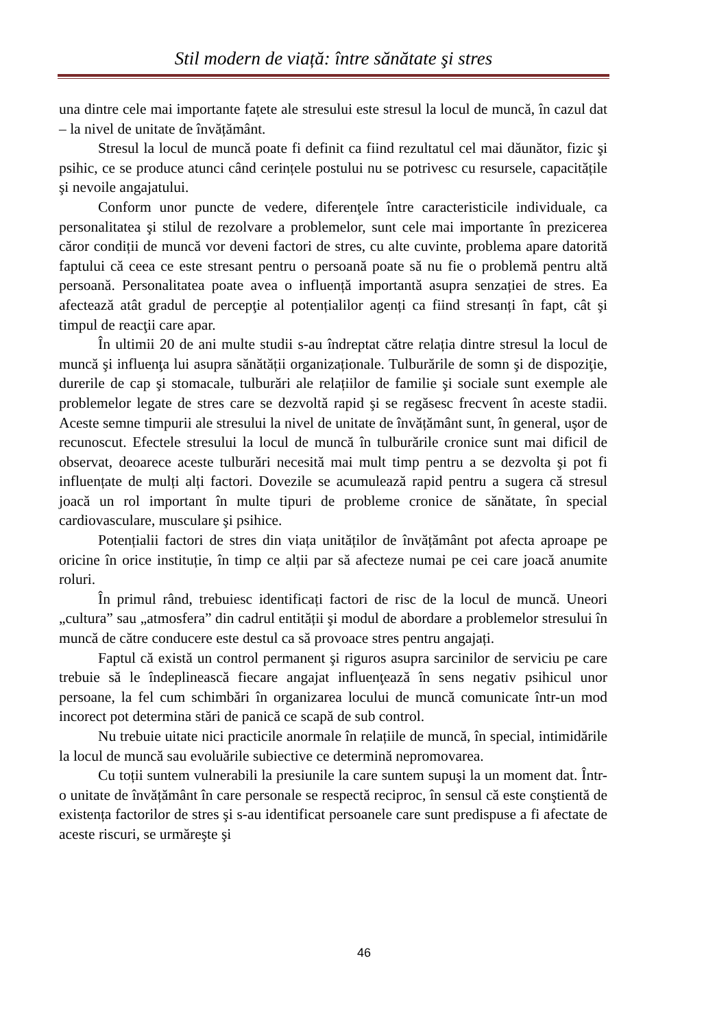Stil modern de viață: între sănătate şi stres
una dintre cele mai importante fațete ale stresului este stresul la locul de muncă, în cazul dat – la nivel de unitate de învățământ.
Stresul la locul de muncă poate fi definit ca fiind rezultatul cel mai dăunător, fizic şi psihic, ce se produce atunci când cerințele postului nu se potrivesc cu resursele, capacitățile şi nevoile angajatului.
Conform unor puncte de vedere, diferenţele între caracteristicile individuale, ca personalitatea şi stilul de rezolvare a problemelor, sunt cele mai importante în prezicerea căror condiții de muncă vor deveni factori de stres, cu alte cuvinte, problema apare datorită faptului că ceea ce este stresant pentru o persoană poate să nu fie o problemă pentru altă persoană. Personalitatea poate avea o influență importantă asupra senzației de stres. Ea afectează atât gradul de percepţie al potențialilor agenți ca fiind stresanți în fapt, cât şi timpul de reacţii care apar.
În ultimii 20 de ani multe studii s-au îndreptat către relația dintre stresul la locul de muncă şi influenţa lui asupra sănătății organizaționale. Tulburările de somn şi de dispoziţie, durerile de cap şi stomacale, tulburări ale relațiilor de familie şi sociale sunt exemple ale problemelor legate de stres care se dezvoltă rapid şi se regăsesc frecvent în aceste stadii. Aceste semne timpurii ale stresului la nivel de unitate de învățământ sunt, în general, uşor de recunoscut. Efectele stresului la locul de muncă în tulburările cronice sunt mai dificil de observat, deoarece aceste tulburări necesită mai mult timp pentru a se dezvolta şi pot fi influențate de mulți alți factori. Dovezile se acumulează rapid pentru a sugera că stresul joacă un rol important în multe tipuri de probleme cronice de sănătate, în special cardiovasculare, musculare şi psihice.
Potențialii factori de stres din viața unităților de învățământ pot afecta aproape pe oricine în orice instituție, în timp ce alții par să afecteze numai pe cei care joacă anumite roluri.
În primul rând, trebuiesc identificați factori de risc de la locul de muncă. Uneori „cultura” sau „atmosfera” din cadrul entității şi modul de abordare a problemelor stresului în muncă de către conducere este destul ca să provoace stres pentru angajați.
Faptul că există un control permanent şi riguros asupra sarcinilor de serviciu pe care trebuie să le îndeplinească fiecare angajat influenţează în sens negativ psihicul unor persoane, la fel cum schimbări în organizarea locului de muncă comunicate într-un mod incorect pot determina stări de panică ce scapă de sub control.
Nu trebuie uitate nici practicile anormale în relațiile de muncă, în special, intimidările la locul de muncă sau evoluările subiective ce determină nepromovarea.
Cu toții suntem vulnerabili la presiunile la care suntem supuşi la un moment dat. Într-o unitate de învățământ în care personale se respectă reciproc, în sensul că este conştientă de existența factorilor de stres şi s-au identificat persoanele care sunt predispuse a fi afectate de aceste riscuri, se urmăreşte şi
46